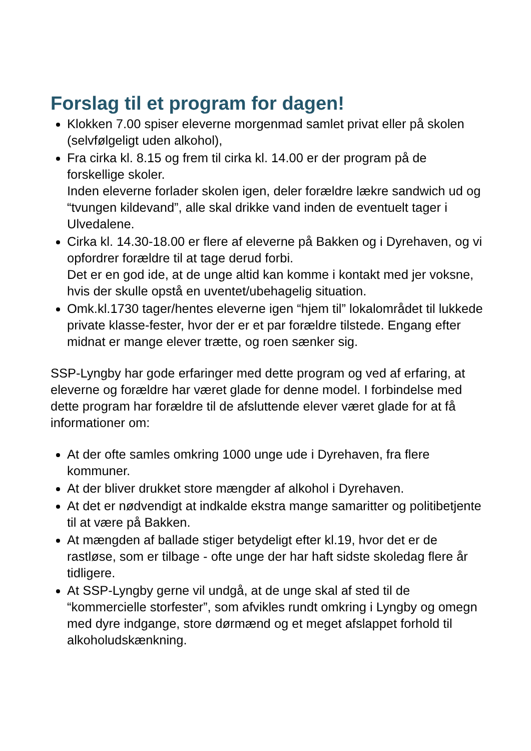Forslag til et program for dagen!
Klokken 7.00 spiser eleverne morgenmad samlet privat eller på skolen (selvfølgeligt uden alkohol),
Fra cirka kl. 8.15 og frem til cirka kl. 14.00 er der program på de forskellige skoler.
Inden eleverne forlader skolen igen, deler forældre lækre sandwich ud og “tvungen kildevand”, alle skal drikke vand inden de eventuelt tager i Ulvedalene.
Cirka kl. 14.30-18.00 er flere af eleverne på Bakken og i Dyrehaven, og vi opfordrer forældre til at tage derud forbi.
Det er en god ide, at de unge altid kan komme i kontakt med jer voksne, hvis der skulle opstå en uventet/ubehagelig situation.
Omk.kl.1730 tager/hentes eleverne igen “hjem til” lokalområdet til lukkede private klasse-fester, hvor der er et par forældre tilstede. Engang efter midnat er mange elever trætte, og roen sænker sig.
SSP-Lyngby har gode erfaringer med dette program og ved af erfaring, at eleverne og forældre har været glade for denne model. I forbindelse med dette program har forældre til de afsluttende elever været glade for at få informationer om:
At der ofte samles omkring 1000 unge ude i Dyrehaven, fra flere kommuner.
At der bliver drukket store mængder af alkohol i Dyrehaven.
At det er nødvendigt at indkalde ekstra mange samaritter og politibetjente til at være på Bakken.
At mængden af ballade stiger betydeligt efter kl.19, hvor det er de rastløse, som er tilbage - ofte unge der har haft sidste skoledag flere år tidligere.
At SSP-Lyngby gerne vil undgå, at de unge skal af sted til de “kommercielle storfester”, som afvikles rundt omkring i Lyngby og omegn med dyre indgange, store dørmænd og et meget afslappet forhold til alkoholudskænkning.